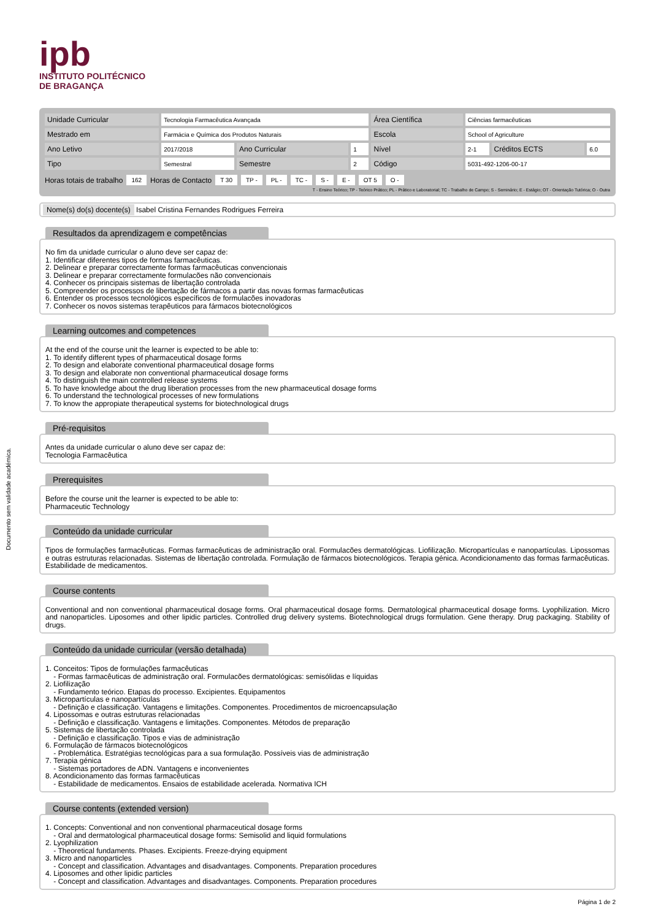Documento sem validade académica.
ipb
INSTITUTO POLITÉCNICO
DE BRAGANÇA
| Unidade Curricular | Tecnologia Farmacêutica Avançada | | | Área Científica | Ciências farmacêuticas | | |
| Mestrado em | Farmácia e Química dos Produtos Naturais | | | Escola | School of Agriculture | | |
| Ano Letivo | 2017/2018 | Ano Curricular | 1 | Nível | 2-1 | Créditos ECTS | 6.0 |
| Tipo | Semestral | Semestre | 2 | Código | 5031-492-1206-00-17 | | |
Horas totais de trabalho 162 Horas de Contacto T 30 TP - PL - TC - S - E - OT 5 O -
T - Ensino Teórico; TP - Teórico Prático; PL - Prático e Laboratorial; TC - Trabalho de Campo; S - Seminário; E - Estágio; OT - Orientação Tutórica; O - Outra
Nome(s) do(s) docente(s) Isabel Cristina Fernandes Rodrigues Ferreira
Resultados da aprendizagem e competências
No fim da unidade curricular o aluno deve ser capaz de:
1. Identificar diferentes tipos de formas farmacêuticas.
2. Delinear e preparar correctamente formas farmacêuticas convencionais
3. Delinear e preparar correctamente formulacões não convencionais
4. Conhecer os principais sistemas de libertação controlada
5. Compreender os processos de libertação de fármacos a partir das novas formas farmacêuticas
6. Entender os processos tecnológicos específicos de formulacões inovadoras
7. Conhecer os novos sistemas terapêuticos para fármacos biotecnológicos
Learning outcomes and competences
At the end of the course unit the learner is expected to be able to:
1. To identify different types of pharmaceutical dosage forms
2. To design and elaborate conventional pharmaceutical dosage forms
3. To design and elaborate non conventional pharmaceutical dosage forms
4. To distinguish the main controlled release systems
5. To have knowledge about the drug liberation processes from the new pharmaceutical dosage forms
6. To understand the technological processes of new formulations
7. To know the appropiate therapeutical systems for biotechnological drugs
Pré-requisitos
Antes da unidade curricular o aluno deve ser capaz de:
Tecnologia Farmacêutica
Prerequisites
Before the course unit the learner is expected to be able to:
Pharmaceutic Technology
Conteúdo da unidade curricular
Tipos de formulações farmacêuticas. Formas farmacêuticas de administração oral. Formulacões dermatológicas. Liofilização. Micropartículas e nanopartículas. Lipossomas e outras estruturas relacionadas. Sistemas de libertação controlada. Formulação de fármacos biotecnológicos. Terapia génica. Acondicionamento das formas farmacêuticas. Estabilidade de medicamentos.
Course contents
Conventional and non conventional pharmaceutical dosage forms. Oral pharmaceutical dosage forms. Dermatological pharmaceutical dosage forms. Lyophilization. Micro and nanoparticles. Liposomes and other lipidic particles. Controlled drug delivery systems. Biotechnological drugs formulation. Gene therapy. Drug packaging. Stability of drugs.
Conteúdo da unidade curricular (versão detalhada)
1. Conceitos: Tipos de formulações farmacêuticas
- Formas farmacêuticas de administração oral. Formulacões dermatológicas: semisólidas e líquidas
2. Liofilização
- Fundamento teórico. Etapas do processo. Excipientes. Equipamentos
3. Micropartículas e nanopartículas
- Definição e classificação. Vantagens e limitações. Componentes. Procedimentos de microencapsulação
4. Lipossomas e outras estruturas relacionadas
- Definição e classificação. Vantagens e limitações. Componentes. Métodos de preparação
5. Sistemas de libertação controlada
- Definição e classificação. Tipos e vias de administração
6. Formulação de fármacos biotecnológicos
- Problemática. Estratégias tecnológicas para a sua formulação. Possíveis vias de administração
7. Terapia génica
- Sistemas portadores de ADN. Vantagens e inconvenientes
8. Acondicionamento das formas farmacêuticas
- Estabilidade de medicamentos. Ensaios de estabilidade acelerada. Normativa ICH
Course contents (extended version)
1. Concepts: Conventional and non conventional pharmaceutical dosage forms
- Oral and dermatological pharmaceutical dosage forms: Semisolid and liquid formulations
2. Lyophilization
- Theoretical fundaments. Phases. Excipients. Freeze-drying equipment
3. Micro and nanoparticles
- Concept and classification. Advantages and disadvantages. Components. Preparation procedures
4. Liposomes and other lipidic particles
- Concept and classification. Advantages and disadvantages. Components. Preparation procedures
Página 1 de 2